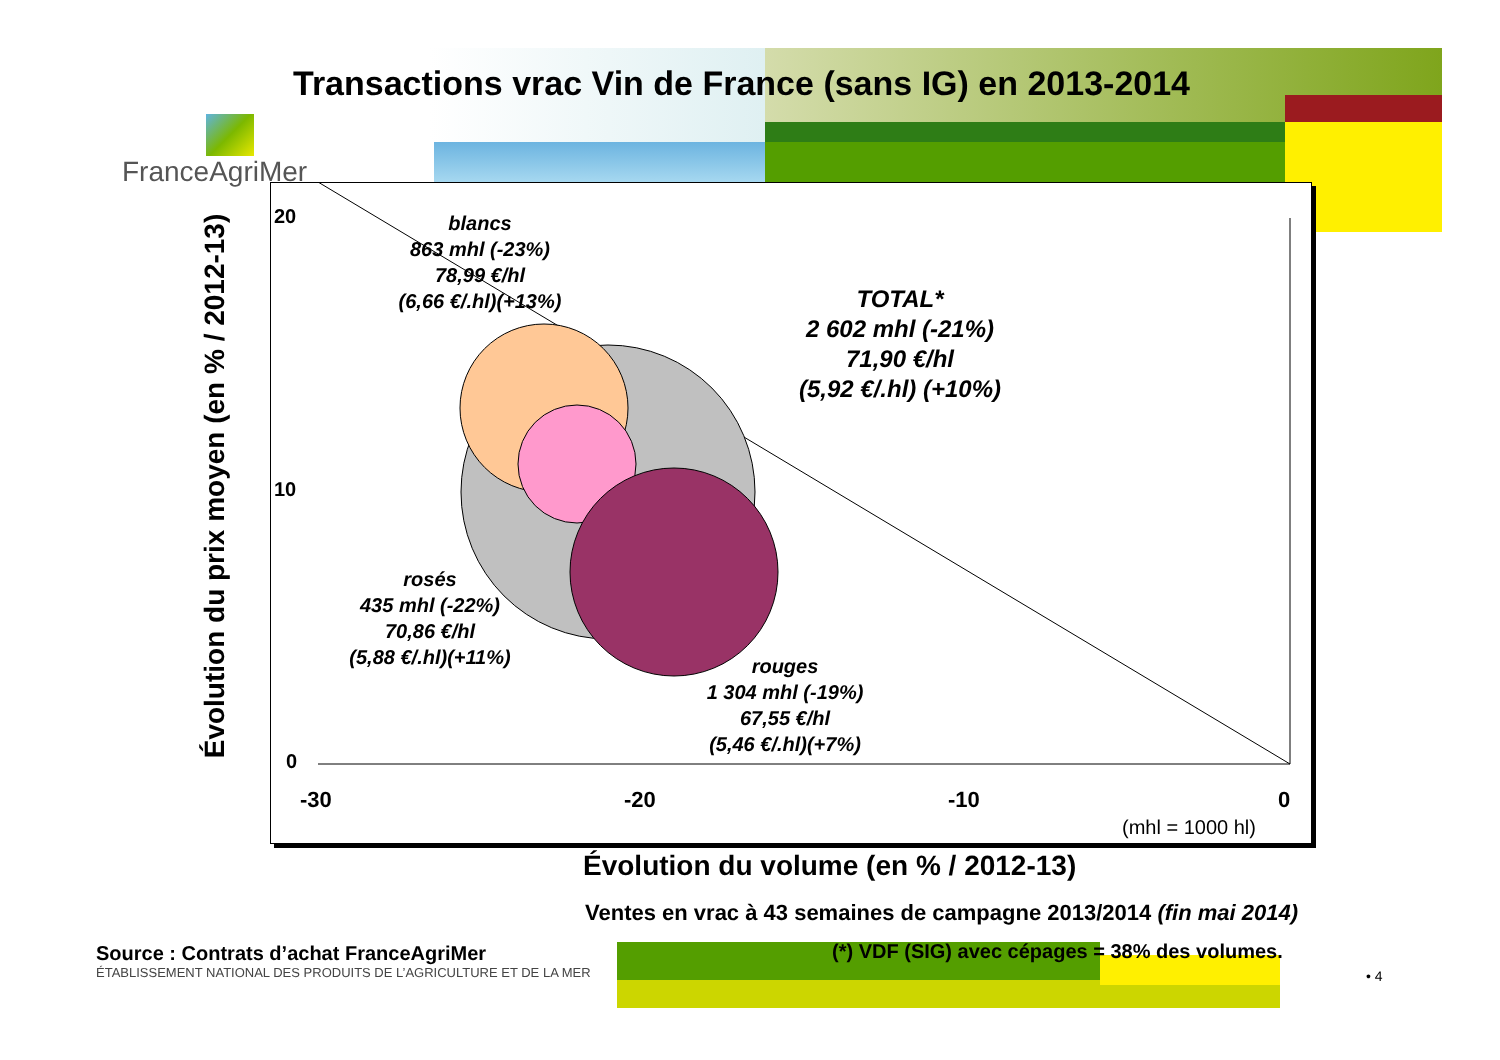FranceAgriMer
Transactions vrac Vin de France (sans IG) en 2013-2014
20
10
0
-30 -20 -10 0
(mhl = 1000 hl)
blancs
863 mhl (-23%)
78,99 €/hl
(6,66 €/.hl)(+13%)
TOTAL*
2 602 mhl (-21%)
71,90 €/hl
(5,92 €/.hl) (+10%)
rosés
435 mhl (-22%)
70,86 €/hl
(5,88 €/.hl)(+11%)
rouges
1 304 mhl (-19%)
67,55 €/hl
(5,46 €/.hl)(+7%)
Évolution du prix moyen (en % / 2012-13)
Évolution du volume (en % / 2012-13)
Ventes en vrac à 43 semaines de campagne 2013/2014 (fin mai 2014)
(*) VDF (SIG) avec cépages = 38% des volumes.
Source : Contrats d’achat FranceAgriMer
ÉTABLISSEMENT NATIONAL DES PRODUITS DE L’AGRICULTURE ET DE LA MER
• 4